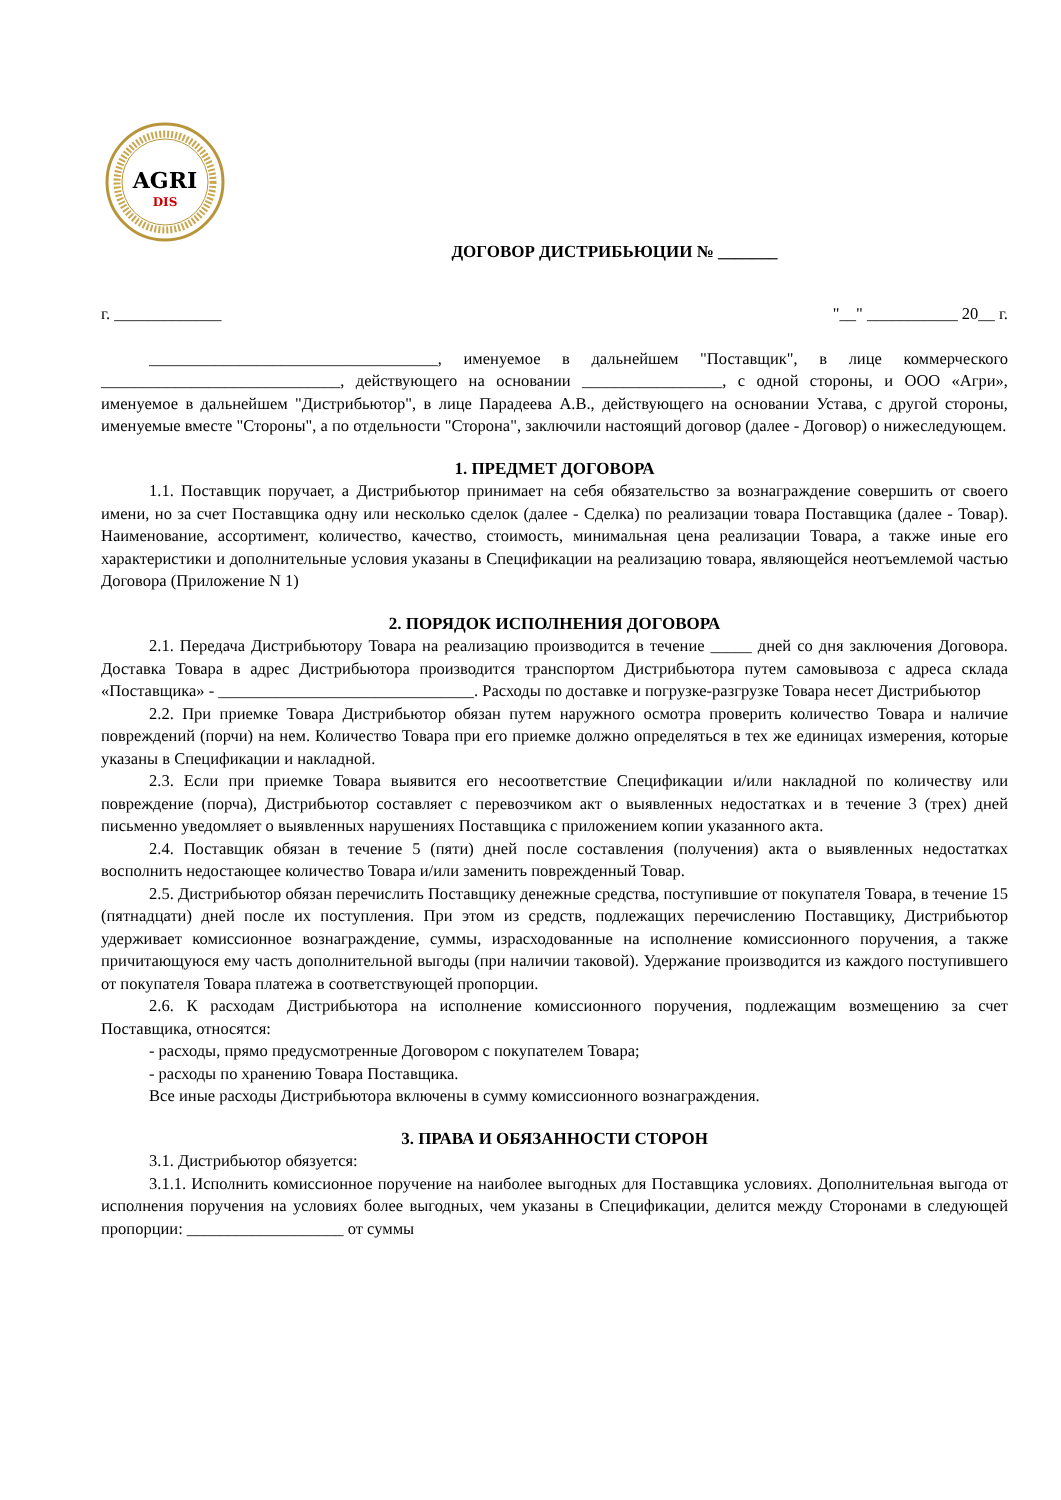AGRI
DIS
ДОГОВОР ДИСТРИБЬЮЦИИ № _______
г. _____________ "__" ___________ 20__ г.
___________________________________, именуемое в дальнейшем "Поставщик", в лице коммерческого _____________________________, действующего на основании _________________, с одной стороны, и ООО «Агри», именуемое в дальнейшем "Дистрибьютор", в лице Парадеева А.В., действующего на основании Устава, с другой стороны, именуемые вместе "Стороны", а по отдельности "Сторона", заключили настоящий договор (далее - Договор) о нижеследующем.
1. ПРЕДМЕТ ДОГОВОРА
1.1. Поставщик поручает, а Дистрибьютор принимает на себя обязательство за вознаграждение совершить от своего имени, но за счет Поставщика одну или несколько сделок (далее - Сделка) по реализации товара Поставщика (далее - Товар). Наименование, ассортимент, количество, качество, стоимость, минимальная цена реализации Товара, а также иные его характеристики и дополнительные условия указаны в Спецификации на реализацию товара, являющейся неотъемлемой частью Договора (Приложение N 1)
2. ПОРЯДОК ИСПОЛНЕНИЯ ДОГОВОРА
2.1. Передача Дистрибьютору Товара на реализацию производится в течение _____ дней со дня заключения Договора. Доставка Товара в адрес Дистрибьютора производится транспортом Дистрибьютора путем самовывоза с адреса склада «Поставщика» - _______________________________. Расходы по доставке и погрузке-разгрузке Товара несет Дистрибьютор
2.2. При приемке Товара Дистрибьютор обязан путем наружного осмотра проверить количество Товара и наличие повреждений (порчи) на нем. Количество Товара при его приемке должно определяться в тех же единицах измерения, которые указаны в Спецификации и накладной.
2.3. Если при приемке Товара выявится его несоответствие Спецификации и/или накладной по количеству или повреждение (порча), Дистрибьютор составляет с перевозчиком акт о выявленных недостатках и в течение 3 (трех) дней письменно уведомляет о выявленных нарушениях Поставщика с приложением копии указанного акта.
2.4. Поставщик обязан в течение 5 (пяти) дней после составления (получения) акта о выявленных недостатках восполнить недостающее количество Товара и/или заменить поврежденный Товар.
2.5. Дистрибьютор обязан перечислить Поставщику денежные средства, поступившие от покупателя Товара, в течение 15 (пятнадцати) дней после их поступления. При этом из средств, подлежащих перечислению Поставщику, Дистрибьютор удерживает комиссионное вознаграждение, суммы, израсходованные на исполнение комиссионного поручения, а также причитающуюся ему часть дополнительной выгоды (при наличии таковой). Удержание производится из каждого поступившего от покупателя Товара платежа в соответствующей пропорции.
2.6. К расходам Дистрибьютора на исполнение комиссионного поручения, подлежащим возмещению за счет Поставщика, относятся:
- расходы, прямо предусмотренные Договором с покупателем Товара;
- расходы по хранению Товара Поставщика.
Все иные расходы Дистрибьютора включены в сумму комиссионного вознаграждения.
3. ПРАВА И ОБЯЗАННОСТИ СТОРОН
3.1. Дистрибьютор обязуется:
3.1.1. Исполнить комиссионное поручение на наиболее выгодных для Поставщика условиях. Дополнительная выгода от исполнения поручения на условиях более выгодных, чем указаны в Спецификации, делится между Сторонами в следующей пропорции: ___________________ от суммы